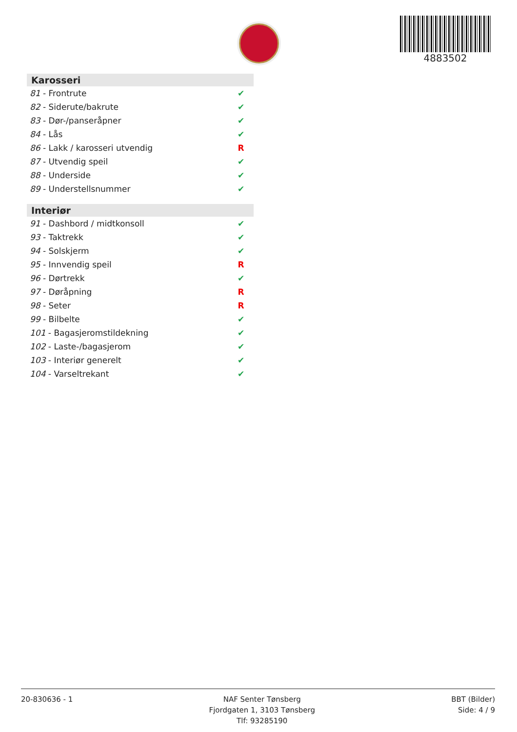4883502
| Karosseri | |
| --- | --- |
| 81 - Frontrute | ✔ |
| 82 - Siderute/bakrute | ✔ |
| 83 - Dør-/panseråpner | ✔ |
| 84 - Lås | ✔ |
| 86 - Lakk / karosseri utvendig | R |
| 87 - Utvendig speil | ✔ |
| 88 - Underside | ✔ |
| 89 - Understellsnummer | ✔ |
| Interiør | |
| --- | --- |
| 91 - Dashbord / midtkonsoll | ✔ |
| 93 - Taktrekk | ✔ |
| 94 - Solskjerm | ✔ |
| 95 - Innvendig speil | R |
| 96 - Dørtrekk | ✔ |
| 97 - Døråpning | R |
| 98 - Seter | R |
| 99 - Bilbelte | ✔ |
| 101 - Bagasjeromstildekning | ✔ |
| 102 - Laste-/bagasjerom | ✔ |
| 103 - Interiør generelt | ✔ |
| 104 - Varseltrekant | ✔ |
20-830636 - 1 NAF Senter Tønsberg
Fjordgaten 1, 3103 Tønsberg
Tlf: 93285190
BBT (Bilder)
Side: 4 / 9